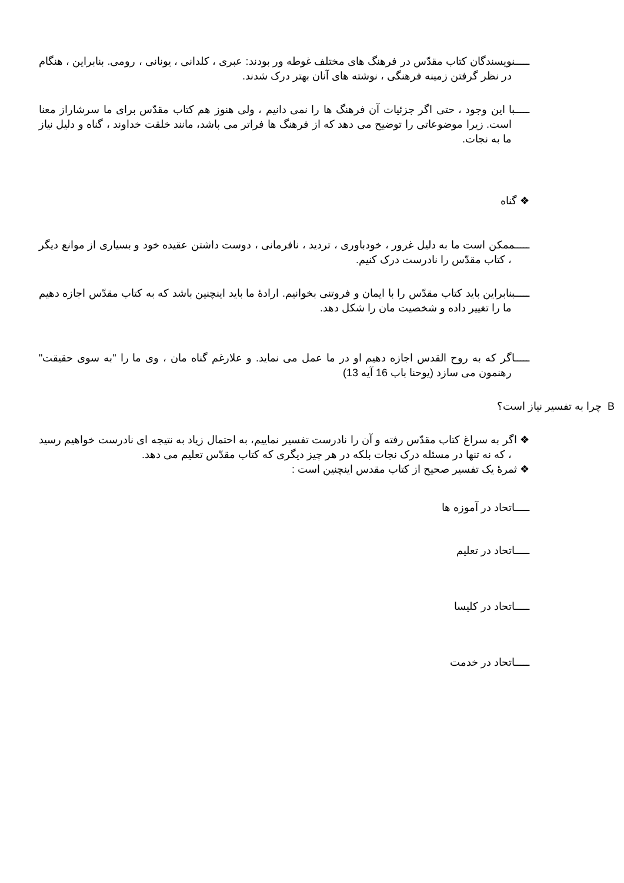ـــــنویسندگان کتاب مقدّس در فرهنگ های مختلف غوطه ور بودند: عبری ، کلدانی ، یونانی ، رومی. بنابراین ، هنگام در نظر گرفتن زمینه فرهنگی ، نوشته های آنان بهتر درک شدند.
ـــــبا این وجود ، حتی اگر جزئیات آن فرهنگ ها را نمی دانیم ، ولی هنوز هم کتاب مقدّس برای ما سرشاراز معنا است. زیرا موضوعاتی را توضیح می دهد که از فرهنگ ها فراتر می باشد، مانند خلقت خداوند ، گناه و دلیل نیاز ما به نجات.
❖ گناه
ـــــممکن است ما به دلیل غرور ، خودباوری ، تردید ، نافرمانی ، دوست داشتن عقیده خود و بسیاری از موانع دیگر ، کتاب مقدّس را نادرست درک کنیم.
ـــــبنابراین باید کتاب مقدّس را با ایمان و فروتنی بخوانیم. ارادۀ ما باید اینچنین باشد که به کتاب مقدّس اجازه دهیم ما را تغییر داده و شخصیت مان را شکل دهد.
ـــــاگر که به روح القدس اجازه دهیم او در ما عمل می نماید. و علارغم گناه مان ، وی ما را "به سوی حقیقت" رهنمون می سازد (یوحنا باب 16 آیه 13)
B چرا به تفسیر نیاز است؟
❖ اگر به سراغ کتاب مقدّس رفته و آن را نادرست تفسیر نماییم، به احتمال زیاد به نتیجه ای نادرست خواهیم رسید ، که نه تنها در مسئله درک نجات بلکه در هر چیز دیگری که کتاب مقدّس تعلیم می دهد.
❖ ثمرۀ یک تفسیر صحیح از کتاب مقدس اینچنین است :
ـــــاتحاد در آموزه ها
ـــــاتحاد در تعلیم
ـــــاتحاد در کلیسا
ـــــاتحاد در خدمت